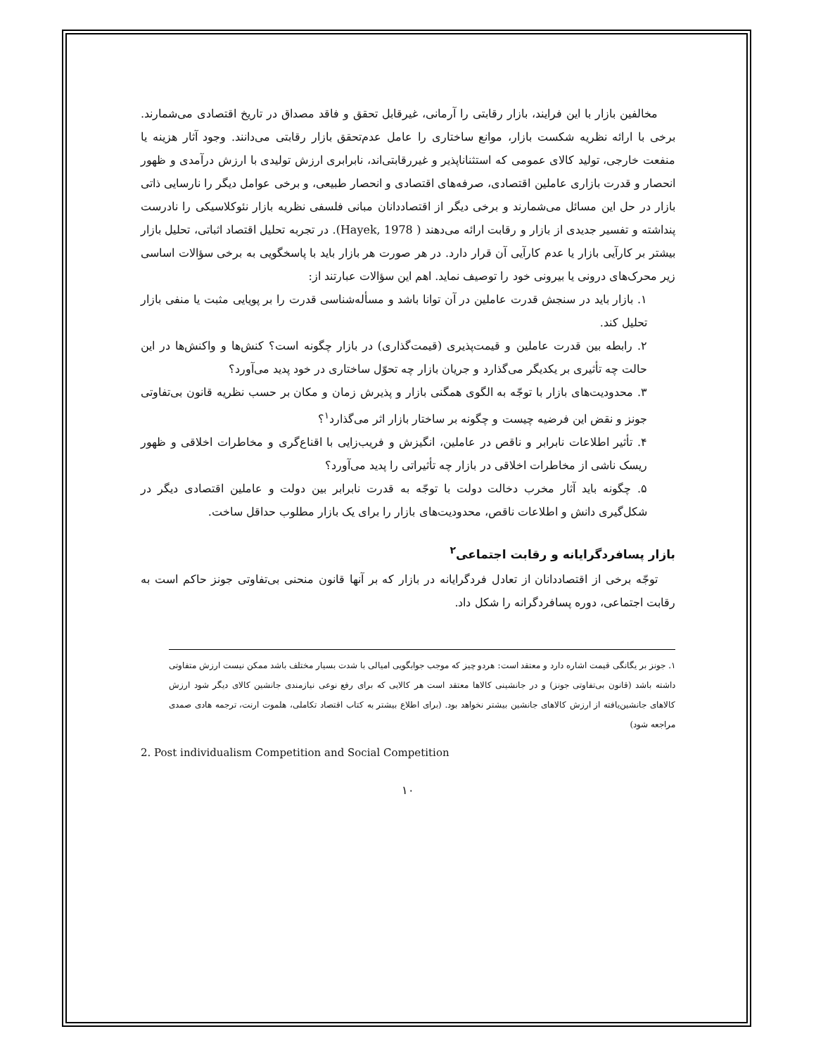مخالفین بازار با این فرایند، بازار رقابتی را آرمانی، غیرقابل تحقق و فاقد مصداق در تاریخ اقتصادی می‌شمارند. برخی با ارائه نظریه شکست بازار، موانع ساختاری را عامل عدم‌تحقق بازار رقابتی می‌دانند. وجود آثار هزینه یا منفعت خارجی، تولید کالای عمومی که استثناناپذیر و غیررقابتی‌اند، نابرابری ارزش تولیدی با ارزش درآمدی و ظهور انحصار و قدرت بازاری عاملین اقتصادی، صرفه‌های اقتصادی و انحصار طبیعی، و برخی عوامل دیگر را نارسایی ذاتی بازار در حل این مسائل می‌شمارند و برخی دیگر از اقتصاددانان مبانی فلسفی نظریه بازار نئوکلاسیکی را نادرست پنداشته و تفسیر جدیدی از بازار و رقابت ارائه می‌دهند ( Hayek, 1978). در تجربه تحلیل اقتصاد اثباتی، تحلیل بازار بیشتر بر کارآیی بازار یا عدم کارآیی آن قرار دارد. در هر صورت هر بازار باید با پاسخگویی به برخی سؤالات اساسی زیر محرک‌های درونی یا بیرونی خود را توصیف نماید. اهم این سؤالات عبارتند از:
۱. بازار باید در سنجش قدرت عاملین در آن توانا باشد و مسأله‌شناسی قدرت را بر پویایی مثبت یا منفی بازار تحلیل کند.
۲. رابطه بین قدرت عاملین و قیمت‌پذیری (قیمت‌گذاری) در بازار چگونه است؟ کنش‌ها و واکنش‌ها در این حالت چه تأثیری بر یکدیگر می‌گذارد و جریان بازار چه تحوّل ساختاری در خود پدید می‌آورد؟
۳. محدودیت‌های بازار با توجّه به الگوی همگنی بازار و پذیرش زمان و مکان بر حسب نظریه قانون بی‌تفاوتی جونز و نقض این فرضیه چیست و چگونه بر ساختار بازار اثر می‌گذارد<sup>۱</sup>؟
۴. تأثیر اطلاعات نابرابر و ناقص در عاملین، انگیزش و فریب‌زایی با اقناع‌گری و مخاطرات اخلاقی و ظهور ریسک ناشی از مخاطرات اخلاقی در بازار چه تأثیراتی را پدید می‌آورد؟
۵. چگونه باید آثار مخرب دخالت دولت با توجّه به قدرت نابرابر بین دولت و عاملین اقتصادی دیگر در شکل‌گیری دانش و اطلاعات ناقص، محدودیت‌های بازار را برای یک بازار مطلوب حداقل ساخت.
بازار پسافردگرایانه و رقابت اجتماعی<sup>۲</sup>
توجّه برخی از اقتصاددانان از تعادل فردگرایانه در بازار که بر آنها قانون منحنی بی‌تفاوتی جونز حاکم است به رقابت اجتماعی، دوره پسافردگرانه را شکل داد.
۱. جونز بر یگانگی قیمت اشاره دارد و معتقد است: هردو چیز که موجب جوابگویی امیالی با شدت بسیار مختلف باشد ممکن نیست ارزش متفاوتی داشته باشد (قانون بی‌تفاوتی جونز) و در جانشینی کالاها معتقد است هر کالایی که برای رفع نوعی نیازمندی جانشین کالای دیگر شود ارزش کالاهای جانشین‌یافته از ارزش کالاهای جانشین بیشتر نخواهد بود. (برای اطلاع بیشتر به کتاب اقتصاد تکاملی، هلموت ارنت، ترجمه هادی صمدی مراجعه شود)
2. Post individualism Competition and Social Competition
۱۰